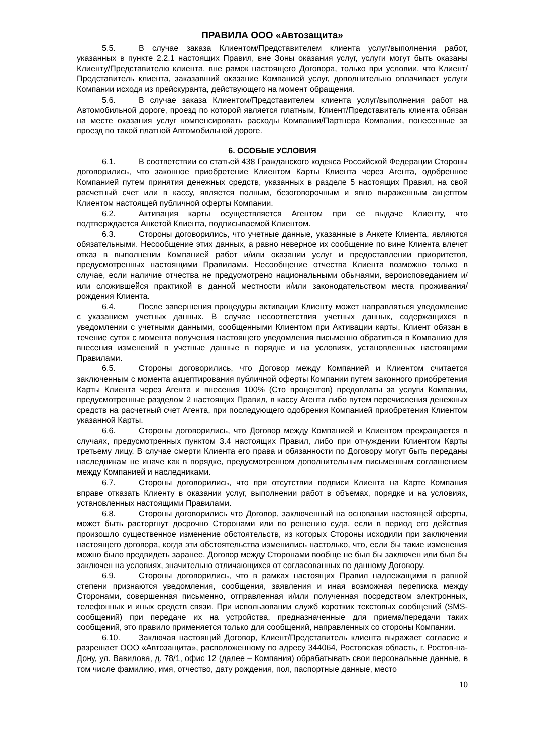ПРАВИЛА ООО «Автозащита»
5.5. В случае заказа Клиентом/Представителем клиента услуг/выполнения работ, указанных в пункте 2.2.1 настоящих Правил, вне Зоны оказания услуг, услуги могут быть оказаны Клиенту/Представителю клиента, вне рамок настоящего Договора, только при условии, что Клиент/Представитель клиента, заказавший оказание Компанией услуг, дополнительно оплачивает услуги Компании исходя из прейскуранта, действующего на момент обращения.
5.6. В случае заказа Клиентом/Представителем клиента услуг/выполнения работ на Автомобильной дороге, проезд по которой является платным, Клиент/Представитель клиента обязан на месте оказания услуг компенсировать расходы Компании/Партнера Компании, понесенные за проезд по такой платной Автомобильной дороге.
6. ОСОБЫЕ УСЛОВИЯ
6.1. В соответствии со статьей 438 Гражданского кодекса Российской Федерации Стороны договорились, что законное приобретение Клиентом Карты Клиента через Агента, одобренное Компанией путем принятия денежных средств, указанных в разделе 5 настоящих Правил, на свой расчетный счет или в кассу, является полным, безоговорочным и явно выраженным акцептом Клиентом настоящей публичной оферты Компании.
6.2. Активация карты осуществляется Агентом при её выдаче Клиенту, что подтверждается Анкетой Клиента, подписываемой Клиентом.
6.3. Стороны договорились, что учетные данные, указанные в Анкете Клиента, являются обязательными. Несообщение этих данных, а равно неверное их сообщение по вине Клиента влечет отказ в выполнении Компанией работ и/или оказании услуг и предоставлении приоритетов, предусмотренных настоящими Правилами. Несообщение отчества Клиента возможно только в случае, если наличие отчества не предусмотрено национальными обычаями, вероисповеданием и/или сложившейся практикой в данной местности и/или законодательством места проживания/рождения Клиента.
6.4. После завершения процедуры активации Клиенту может направляться уведомление с указанием учетных данных. В случае несоответствия учетных данных, содержащихся в уведомлении с учетными данными, сообщенными Клиентом при Активации карты, Клиент обязан в течение суток с момента получения настоящего уведомления письменно обратиться в Компанию для внесения изменений в учетные данные в порядке и на условиях, установленных настоящими Правилами.
6.5. Стороны договорились, что Договор между Компанией и Клиентом считается заключенным с момента акцептирования публичной оферты Компании путем законного приобретения Карты Клиента через Агента и внесения 100% (Сто процентов) предоплаты за услуги Компании, предусмотренные разделом 2 настоящих Правил, в кассу Агента либо путем перечисления денежных средств на расчетный счет Агента, при последующего одобрения Компанией приобретения Клиентом указанной Карты.
6.6. Стороны договорились, что Договор между Компанией и Клиентом прекращается в случаях, предусмотренных пунктом 3.4 настоящих Правил, либо при отчуждении Клиентом Карты третьему лицу. В случае смерти Клиента его права и обязанности по Договору могут быть переданы наследникам не иначе как в порядке, предусмотренном дополнительным письменным соглашением между Компанией и наследниками.
6.7. Стороны договорились, что при отсутствии подписи Клиента на Карте Компания вправе отказать Клиенту в оказании услуг, выполнении работ в объемах, порядке и на условиях, установленных настоящими Правилами.
6.8. Стороны договорились что Договор, заключенный на основании настоящей оферты, может быть расторгнут досрочно Сторонами или по решению суда, если в период его действия произошло существенное изменение обстоятельств, из которых Стороны исходили при заключении настоящего договора, когда эти обстоятельства изменились настолько, что, если бы такие изменения можно было предвидеть заранее, Договор между Сторонами вообще не был бы заключен или был бы заключен на условиях, значительно отличающихся от согласованных по данному Договору.
6.9. Стороны договорились, что в рамках настоящих Правил надлежащими в равной степени признаются уведомления, сообщения, заявления и иная возможная переписка между Сторонами, совершенная письменно, отправленная и/или полученная посредством электронных, телефонных и иных средств связи. При использовании служб коротких текстовых сообщений (SMS-сообщений) при передаче их на устройства, предназначенные для приема/передачи таких сообщений, это правило применяется только для сообщений, направленных со стороны Компании.
6.10. Заключая настоящий Договор, Клиент/Представитель клиента выражает согласие и разрешает ООО «Автозащита», расположенному по адресу 344064, Ростовская область, г. Ростов-на-Дону, ул. Вавилова, д. 78/1, офис 12 (далее – Компания) обрабатывать свои персональные данные, в том числе фамилию, имя, отчество, дату рождения, пол, паспортные данные, место
10